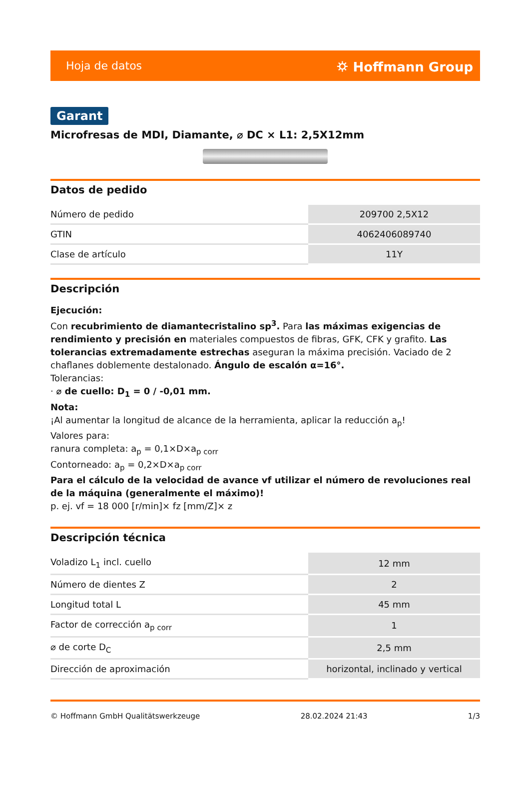Hoja de datos ⛭ Hoffmann Group
Garant
Microfresas de MDI, Diamante, ⌀ DC × L1: 2,5X12mm
Datos de pedido
| Número de pedido | 209700 2,5X12 |
| GTIN | 4062406089740 |
| Clase de artículo | 11Y |
Descripción
Ejecución:
Con recubrimiento de diamantecristalino sp<sup>3</sup>. Para las máximas exigencias de rendimiento y precisión en materiales compuestos de fibras, GFK, CFK y grafito. Las tolerancias extremadamente estrechas aseguran la máxima precisión. Vaciado de 2 chaflanes doblemente destalonado. Ángulo de escalón α=16°.
Tolerancias:
· ⌀ de cuello: D<sub>1</sub> = 0 / -0,01 mm.
Nota:
¡Al aumentar la longitud de alcance de la herramienta, aplicar la reducción a<sub>p</sub>!
Valores para:
ranura completa: a<sub>p</sub> = 0,1×D×a<sub>p corr</sub>
Contorneado: a<sub>p</sub> = 0,2×D×a<sub>p corr</sub>
Para el cálculo de la velocidad de avance vf utilizar el número de revoluciones real de la máquina (generalmente el máximo)!
p. ej. vf = 18 000 [r/min]× fz [mm/Z]× z
Descripción técnica
| Voladizo L<sub>1</sub> incl. cuello | 12 mm |
| Número de dientes Z | 2 |
| Longitud total L | 45 mm |
| Factor de corrección a<sub>p corr</sub> | 1 |
| ⌀ de corte D<sub>C</sub> | 2,5 mm |
| Dirección de aproximación | horizontal, inclinado y vertical |
© Hoffmann GmbH Qualitätswerkzeuge 28.02.2024 21:43 1/3